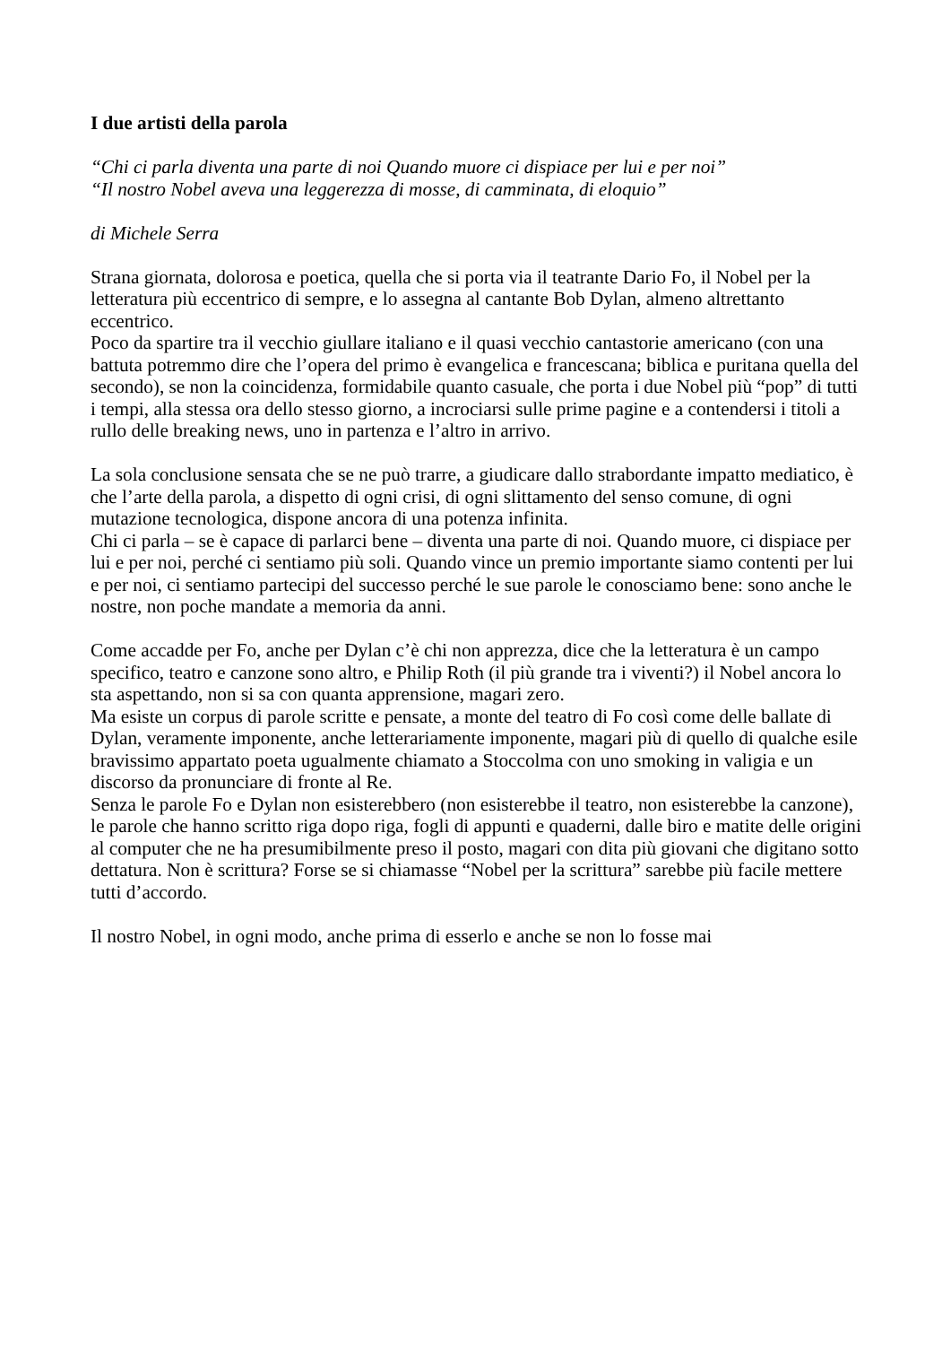I due artisti della parola
“Chi ci parla diventa una parte di noi Quando muore ci dispiace per lui e per noi”
“Il nostro Nobel aveva una leggerezza di mosse, di camminata, di eloquio”
di Michele Serra
Strana giornata, dolorosa e poetica, quella che si porta via il teatrante Dario Fo, il Nobel per la letteratura più eccentrico di sempre, e lo assegna al cantante Bob Dylan, almeno altrettanto eccentrico.
Poco da spartire tra il vecchio giullare italiano e il quasi vecchio cantastorie americano (con una battuta potremmo dire che l’opera del primo è evangelica e francescana; biblica e puritana quella del secondo), se non la coincidenza, formidabile quanto casuale, che porta i due Nobel più “pop” di tutti i tempi, alla stessa ora dello stesso giorno, a incrociarsi sulle prime pagine e a contendersi i titoli a rullo delle breaking news, uno in partenza e l’altro in arrivo.
La sola conclusione sensata che se ne può trarre, a giudicare dallo strabordante impatto mediatico, è che l’arte della parola, a dispetto di ogni crisi, di ogni slittamento del senso comune, di ogni mutazione tecnologica, dispone ancora di una potenza infinita.
Chi ci parla – se è capace di parlarci bene – diventa una parte di noi. Quando muore, ci dispiace per lui e per noi, perché ci sentiamo più soli. Quando vince un premio importante siamo contenti per lui e per noi, ci sentiamo partecipi del successo perché le sue parole le conosciamo bene: sono anche le nostre, non poche mandate a memoria da anni.
Come accadde per Fo, anche per Dylan c’è chi non apprezza, dice che la letteratura è un campo specifico, teatro e canzone sono altro, e Philip Roth (il più grande tra i viventi?) il Nobel ancora lo sta aspettando, non si sa con quanta apprensione, magari zero.
Ma esiste un corpus di parole scritte e pensate, a monte del teatro di Fo così come delle ballate di Dylan, veramente imponente, anche letterariamente imponente, magari più di quello di qualche esile bravissimo appartato poeta ugualmente chiamato a Stoccolma con uno smoking in valigia e un discorso da pronunciare di fronte al Re.
Senza le parole Fo e Dylan non esisterebbero (non esisterebbe il teatro, non esisterebbe la canzone), le parole che hanno scritto riga dopo riga, fogli di appunti e quaderni, dalle biro e matite delle origini al computer che ne ha presumibilmente preso il posto, magari con dita più giovani che digitano sotto dettatura. Non è scrittura? Forse se si chiamasse “Nobel per la scrittura” sarebbe più facile mettere tutti d’accordo.
Il nostro Nobel, in ogni modo, anche prima di esserlo e anche se non lo fosse mai